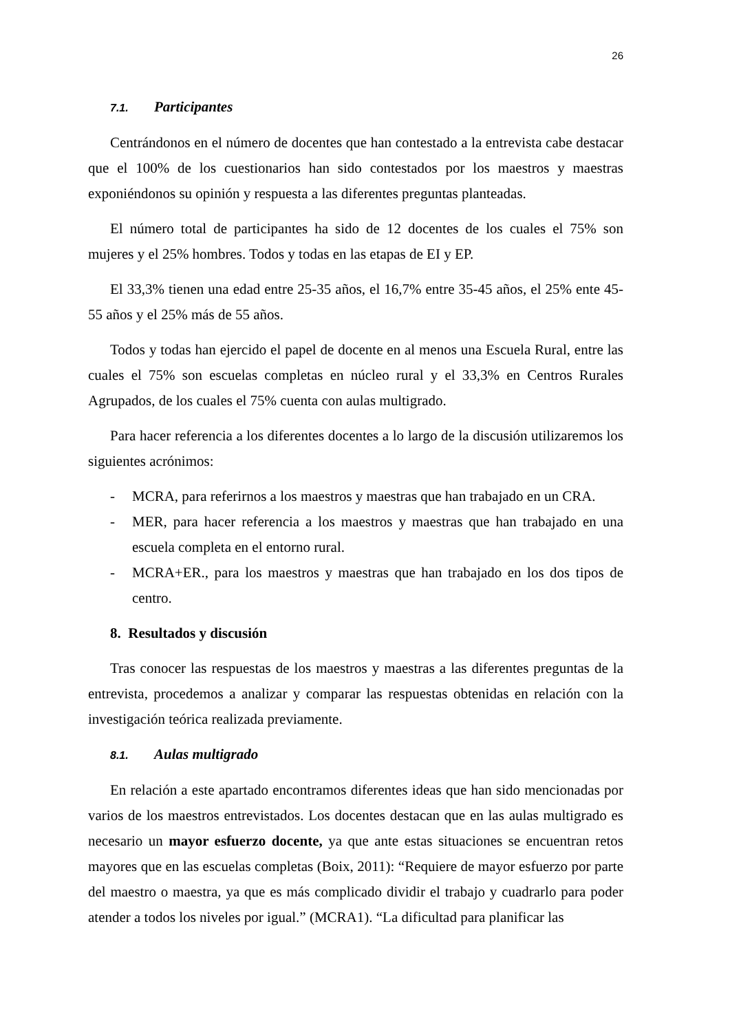26
7.1. Participantes
Centrándonos en el número de docentes que han contestado a la entrevista cabe destacar que el 100% de los cuestionarios han sido contestados por los maestros y maestras exponiéndonos su opinión y respuesta a las diferentes preguntas planteadas.
El número total de participantes ha sido de 12 docentes de los cuales el 75% son mujeres y el 25% hombres. Todos y todas en las etapas de EI y EP.
El 33,3% tienen una edad entre 25-35 años, el 16,7% entre 35-45 años, el 25% ente 45-55 años y el 25% más de 55 años.
Todos y todas han ejercido el papel de docente en al menos una Escuela Rural, entre las cuales el 75% son escuelas completas en núcleo rural y el 33,3% en Centros Rurales Agrupados, de los cuales el 75% cuenta con aulas multigrado.
Para hacer referencia a los diferentes docentes a lo largo de la discusión utilizaremos los siguientes acrónimos:
- MCRA, para referirnos a los maestros y maestras que han trabajado en un CRA.
- MER, para hacer referencia a los maestros y maestras que han trabajado en una escuela completa en el entorno rural.
- MCRA+ER., para los maestros y maestras que han trabajado en los dos tipos de centro.
8. Resultados y discusión
Tras conocer las respuestas de los maestros y maestras a las diferentes preguntas de la entrevista, procedemos a analizar y comparar las respuestas obtenidas en relación con la investigación teórica realizada previamente.
8.1. Aulas multigrado
En relación a este apartado encontramos diferentes ideas que han sido mencionadas por varios de los maestros entrevistados. Los docentes destacan que en las aulas multigrado es necesario un mayor esfuerzo docente, ya que ante estas situaciones se encuentran retos mayores que en las escuelas completas (Boix, 2011): “Requiere de mayor esfuerzo por parte del maestro o maestra, ya que es más complicado dividir el trabajo y cuadrarlo para poder atender a todos los niveles por igual.” (MCRA1). “La dificultad para planificar las